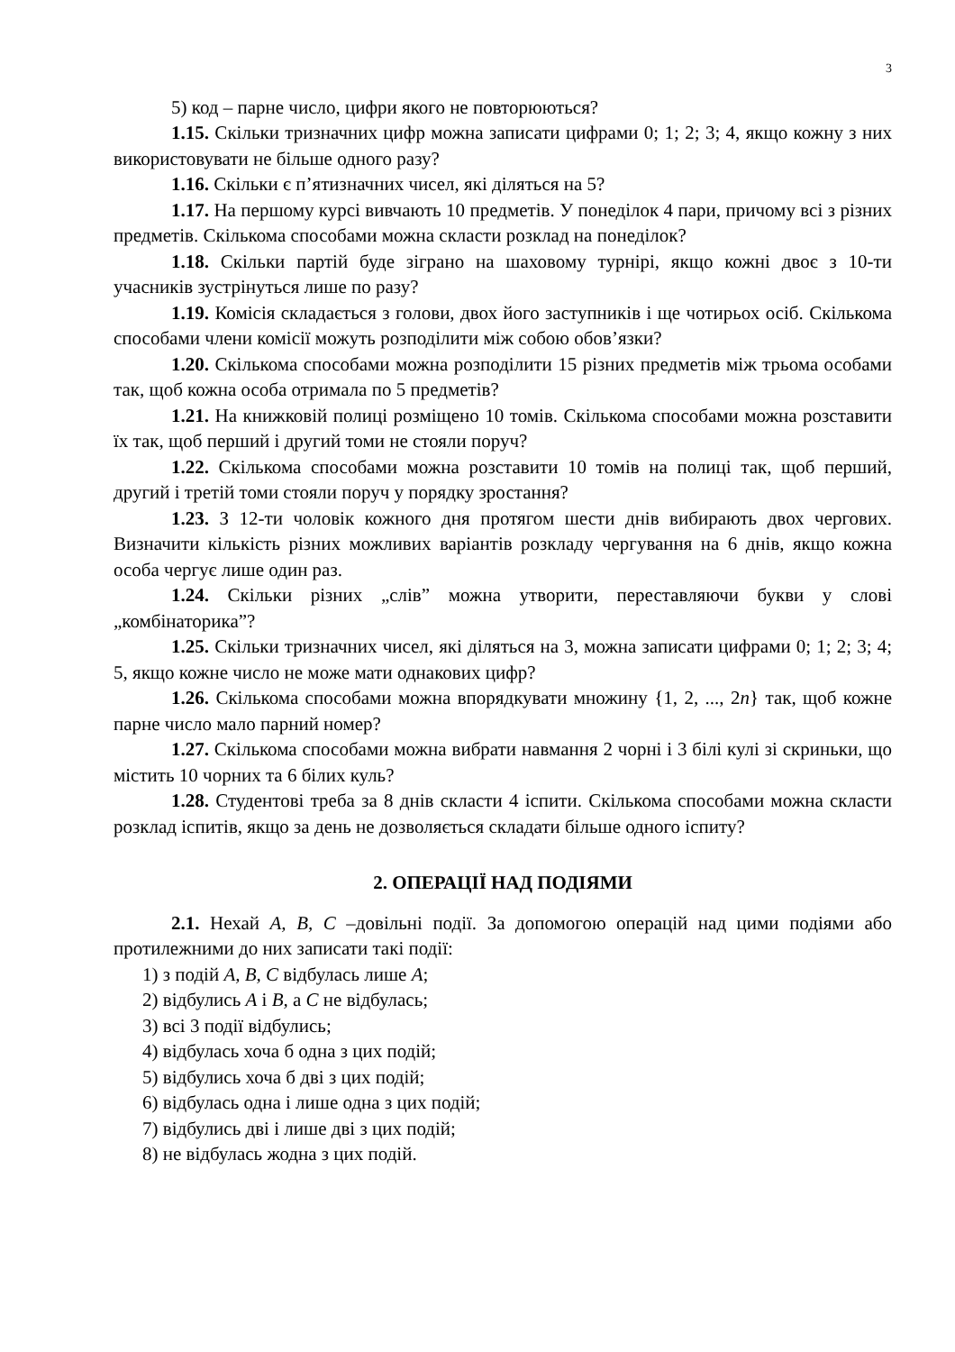3
5) код – парне число, цифри якого не повторюються?
1.15. Скільки тризначних цифр можна записати цифрами 0; 1; 2; 3; 4, якщо кожну з них використовувати не більше одного разу?
1.16. Скільки є п’ятизначних чисел, які діляться на 5?
1.17. На першому курсі вивчають 10 предметів. У понеділок 4 пари, причому всі з різних предметів. Скількома способами можна скласти розклад на понеділок?
1.18. Скільки партій буде зіграно на шаховому турнірі, якщо кожні двоє з 10-ти учасників зустрінуться лише по разу?
1.19. Комісія складається з голови, двох його заступників і ще чотирьох осіб. Скількома способами члени комісії можуть розподілити між собою обов’язки?
1.20. Скількома способами можна розподілити 15 різних предметів між трьома особами так, щоб кожна особа отримала по 5 предметів?
1.21. На книжковій полиці розміщено 10 томів. Скількома способами можна розставити їх так, щоб перший і другий томи не стояли поруч?
1.22. Скількома способами можна розставити 10 томів на полиці так, щоб перший, другий і третій томи стояли поруч у порядку зростання?
1.23. З 12-ти чоловік кожного дня протягом шести днів вибирають двох чергових. Визначити кількість різних можливих варіантів розкладу чергування на 6 днів, якщо кожна особа чергує лише один раз.
1.24. Скільки різних „слів” можна утворити, переставляючи букви у слові „комбінаторика”?
1.25. Скільки тризначних чисел, які діляться на 3, можна записати цифрами 0; 1; 2; 3; 4; 5, якщо кожне число не може мати однакових цифр?
1.26. Скількома способами можна впорядкувати множину {1, 2, ..., 2n} так, щоб кожне парне число мало парний номер?
1.27. Скількома способами можна вибрати навмання 2 чорні і 3 білі кулі зі скриньки, що містить 10 чорних та 6 білих куль?
1.28. Студентові треба за 8 днів скласти 4 іспити. Скількома способами можна скласти розклад іспитів, якщо за день не дозволяється складати більше одного іспиту?
2. ОПЕРАЦІЇ НАД ПОДІЯМИ
2.1. Нехай A, B, C –довільні події. За допомогою операцій над цими подіями або протилежними до них записати такі події:
1) з подій A, B, C відбулась лише A;
2) відбулись A і B, а C не відбулась;
3) всі 3 події відбулись;
4) відбулась хоча б одна з цих подій;
5) відбулись хоча б дві з цих подій;
6) відбулась одна і лише одна з цих подій;
7) відбулись дві і лише дві з цих подій;
8) не відбулась жодна з цих подій.